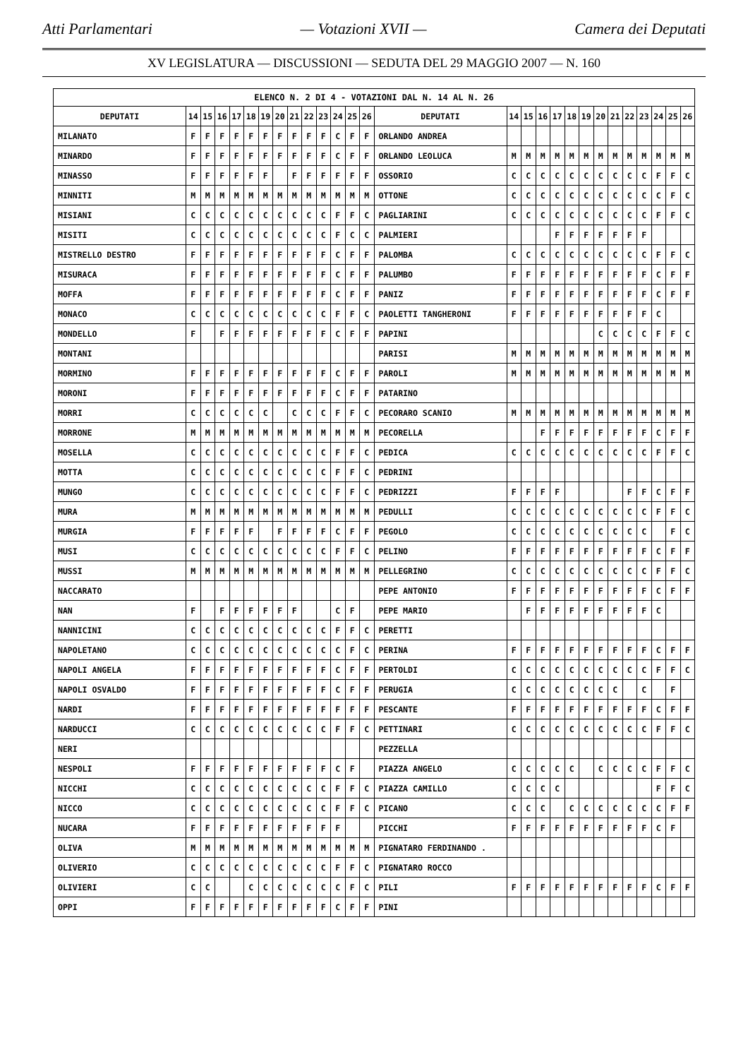Atti Parlamentari — Votazioni XVII — Camera dei Deputati
XV LEGISLATURA — DISCUSSIONI — SEDUTA DEL 29 MAGGIO 2007 — N. 160
| ELENCO N. 2 DI 4 - VOTAZIONI DAL N. 14 AL N. 26 | | | | | | | | | | | | | | | | | | | | | | | | | | | |
| --- | --- | --- | --- | --- | --- | --- | --- | --- | --- | --- | --- | --- | --- | --- | --- | --- | --- | --- | --- | --- | --- | --- | --- | --- | --- | --- | --- |
| DEPUTATI | 14 | 15 | 16 | 17 | 18 | 19 | 20 | 21 | 22 | 23 | 24 | 25 | 26 | DEPUTATI | 14 | 15 | 16 | 17 | 18 | 19 | 20 | 21 | 22 | 23 | 24 | 25 | 26 |
| MILANATO | F | F | F | F | F | F | F | F | F | F | C | F | F | ORLANDO ANDREA | | | | | | | | | | | | | |
| MINARDO | F | F | F | F | F | F | F | F | F | F | C | F | F | ORLANDO LEOLUCA | M | M | M | M | M | M | M | M | M | M | M | M | M |
| MINASSO | F | F | F | F | F | F | | F | F | F | F | F | F | OSSORIO | C | C | C | C | C | C | C | C | C | C | F | F | C |
| MINNITI | M | M | M | M | M | M | M | M | M | M | M | M | M | OTTONE | C | C | C | C | C | C | C | C | C | C | C | F | C |
| MISIANI | C | C | C | C | C | C | C | C | C | C | F | F | C | PAGLIARINI | C | C | C | C | C | C | C | C | C | C | F | F | C |
| MISITI | C | C | C | C | C | C | C | C | C | C | F | C | C | PALMIERI | | | | F | F | F | F | F | F | F | | | |
| MISTRELLO DESTRO | F | F | F | F | F | F | F | F | F | F | C | F | F | PALOMBA | C | C | C | C | C | C | C | C | C | C | F | F | C |
| MISURACA | F | F | F | F | F | F | F | F | F | F | C | F | F | PALUMBO | F | F | F | F | F | F | F | F | F | F | C | F | F |
| MOFFA | F | F | F | F | F | F | F | F | F | F | C | F | F | PANIZ | F | F | F | F | F | F | F | F | F | F | C | F | F |
| MONACO | C | C | C | C | C | C | C | C | C | C | F | F | C | PAOLETTI TANGHERONI | F | F | F | F | F | F | F | F | F | F | C | | |
| MONDELLO | F | | F | F | F | F | F | F | F | F | C | F | F | PAPINI | | | | | | | C | C | C | C | F | F | C |
| MONTANI | | | | | | | | | | | | | | PARISI | M | M | M | M | M | M | M | M | M | M | M | M | M |
| MORMINO | F | F | F | F | F | F | F | F | F | F | C | F | F | PAROLI | M | M | M | M | M | M | M | M | M | M | M | M | M |
| MORONI | F | F | F | F | F | F | F | F | F | F | C | F | F | PATARINO | | | | | | | | | | | | | |
| MORRI | C | C | C | C | C | C | | C | C | C | F | F | C | PECORARO SCANIO | M | M | M | M | M | M | M | M | M | M | M | M | M |
| MORRONE | M | M | M | M | M | M | M | M | M | M | M | M | M | PECORELLA | | | F | F | F | F | F | F | F | F | C | F | F |
| MOSELLA | C | C | C | C | C | C | C | C | C | C | F | F | C | PEDICA | C | C | C | C | C | C | C | C | C | C | F | F | C |
| MOTTA | C | C | C | C | C | C | C | C | C | C | F | F | C | PEDRINI | | | | | | | | | | | | | |
| MUNGO | C | C | C | C | C | C | C | C | C | C | F | F | C | PEDRIZZI | F | F | F | F | | | | | F | F | C | F | F |
| MURA | M | M | M | M | M | M | M | M | M | M | M | M | M | PEDULLI | C | C | C | C | C | C | C | C | C | C | F | F | C |
| MURGIA | F | F | F | F | F | | F | F | F | F | C | F | F | PEGOLO | C | C | C | C | C | C | C | C | C | C | | F | C |
| MUSI | C | C | C | C | C | C | C | C | C | C | F | F | C | PELINO | F | F | F | F | F | F | F | F | F | F | C | F | F |
| MUSSI | M | M | M | M | M | M | M | M | M | M | M | M | M | PELLEGRINO | C | C | C | C | C | C | C | C | C | C | F | F | C |
| NACCARATO | | | | | | | | | | | | | | PEPE ANTONIO | F | F | F | F | F | F | F | F | F | F | C | F | F |
| NAN | F | | F | F | F | F | F | F | | | C | F | | PEPE MARIO | | F | F | F | F | F | F | F | F | F | C | | |
| NANNICINI | C | C | C | C | C | C | C | C | C | C | F | F | C | PERETTI | | | | | | | | | | | | | |
| NAPOLETANO | C | C | C | C | C | C | C | C | C | C | C | F | C | PERINA | F | F | F | F | F | F | F | F | F | F | C | F | F |
| NAPOLI ANGELA | F | F | F | F | F | F | F | F | F | F | C | F | F | PERTOLDI | C | C | C | C | C | C | C | C | C | C | F | F | C |
| NAPOLI OSVALDO | F | F | F | F | F | F | F | F | F | F | C | F | F | PERUGIA | C | C | C | C | C | C | C | C | | C | | F | |
| NARDI | F | F | F | F | F | F | F | F | F | F | F | F | F | PESCANTE | F | F | F | F | F | F | F | F | F | F | C | F | F |
| NARDUCCI | C | C | C | C | C | C | C | C | C | C | F | F | C | PETTINARI | C | C | C | C | C | C | C | C | C | C | F | F | C |
| NERI | | | | | | | | | | | | | | PEZZELLA | | | | | | | | | | | | | |
| NESPOLI | F | F | F | F | F | F | F | F | F | F | C | F | | PIAZZA ANGELO | C | C | C | C | C | | C | C | C | C | F | F | C |
| NICCHI | C | C | C | C | C | C | C | C | C | C | F | F | C | PIAZZA CAMILLO | C | C | C | C | | | | | | | F | F | C |
| NICCO | C | C | C | C | C | C | C | C | C | C | F | F | C | PICANO | C | C | C | | C | C | C | C | C | C | C | F | F |
| NUCARA | F | F | F | F | F | F | F | F | F | F | F | | | PICCHI | F | F | F | F | F | F | F | F | F | F | C | F | |
| OLIVA | M | M | M | M | M | M | M | M | M | M | M | M | M | PIGNATARO FERDINANDO . | | | | | | | | | | | | | |
| OLIVERIO | C | C | C | C | C | C | C | C | C | C | F | F | C | PIGNATARO ROCCO | | | | | | | | | | | | | |
| OLIVIERI | C | C | | | C | C | C | C | C | C | C | F | C | PILI | F | F | F | F | F | F | F | F | F | F | C | F | F |
| OPPI | F | F | F | F | F | F | F | F | F | F | C | F | F | PINI | | | | | | | | | | | | | |